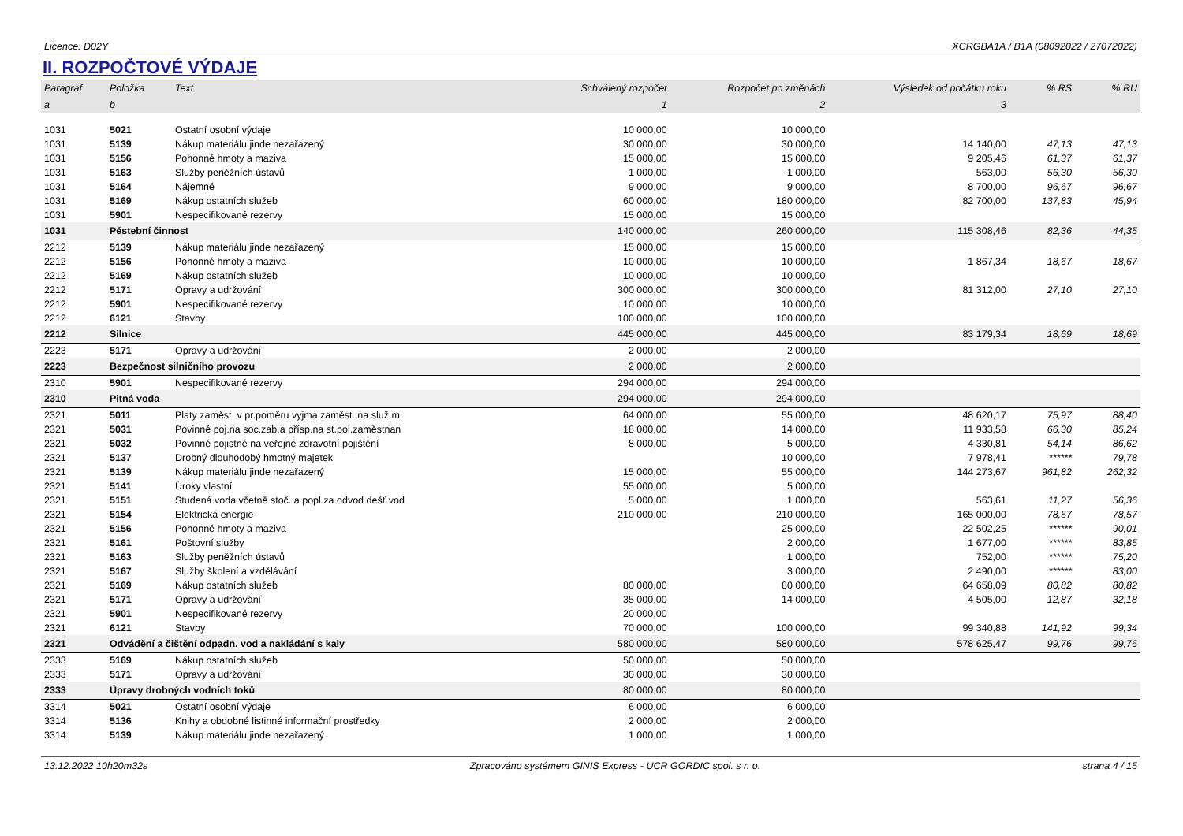Licence: D02Y XCRGBA1A / B1A (08092022 / 27072022)
II. ROZPOČTOVÉ VÝDAJE
| Paragraf | Položka | Text | Schválený rozpočet | Rozpočet po změnách | Výsledek od počátku roku | % RS | % RU |
| --- | --- | --- | --- | --- | --- | --- | --- |
| a | b | | 1 | 2 | 3 | | |
| 1031 | 5021 | Ostatní osobní výdaje | 10 000,00 | 10 000,00 | | | |
| 1031 | 5139 | Nákup materiálu jinde nezařazený | 30 000,00 | 30 000,00 | 14 140,00 | 47,13 | 47,13 |
| 1031 | 5156 | Pohonné hmoty a maziva | 15 000,00 | 15 000,00 | 9 205,46 | 61,37 | 61,37 |
| 1031 | 5163 | Služby peněžních ústavů | 1 000,00 | 1 000,00 | 563,00 | 56,30 | 56,30 |
| 1031 | 5164 | Nájemné | 9 000,00 | 9 000,00 | 8 700,00 | 96,67 | 96,67 |
| 1031 | 5169 | Nákup ostatních služeb | 60 000,00 | 180 000,00 | 82 700,00 | 137,83 | 45,94 |
| 1031 | 5901 | Nespecifikované rezervy | 15 000,00 | 15 000,00 | | | |
| 1031 | Pěstební činnost | | 140 000,00 | 260 000,00 | 115 308,46 | 82,36 | 44,35 |
| 2212 | 5139 | Nákup materiálu jinde nezařazený | 15 000,00 | 15 000,00 | | | |
| 2212 | 5156 | Pohonné hmoty a maziva | 10 000,00 | 10 000,00 | 1 867,34 | 18,67 | 18,67 |
| 2212 | 5169 | Nákup ostatních služeb | 10 000,00 | 10 000,00 | | | |
| 2212 | 5171 | Opravy a udržování | 300 000,00 | 300 000,00 | 81 312,00 | 27,10 | 27,10 |
| 2212 | 5901 | Nespecifikované rezervy | 10 000,00 | 10 000,00 | | | |
| 2212 | 6121 | Stavby | 100 000,00 | 100 000,00 | | | |
| 2212 | Silnice | | 445 000,00 | 445 000,00 | 83 179,34 | 18,69 | 18,69 |
| 2223 | 5171 | Opravy a udržování | 2 000,00 | 2 000,00 | | | |
| 2223 | Bezpečnost silničního provozu | | 2 000,00 | 2 000,00 | | | |
| 2310 | 5901 | Nespecifikované rezervy | 294 000,00 | 294 000,00 | | | |
| 2310 | Pitná voda | | 294 000,00 | 294 000,00 | | | |
| 2321 | 5011 | Platy zaměst. v pr.poměru vyjma zaměst. na služ.m. | 64 000,00 | 55 000,00 | 48 620,17 | 75,97 | 88,40 |
| 2321 | 5031 | Povinné poj.na soc.zab.a přísp.na st.pol.zaměstnan | 18 000,00 | 14 000,00 | 11 933,58 | 66,30 | 85,24 |
| 2321 | 5032 | Povinné pojistné na veřejné zdravotní pojištění | 8 000,00 | 5 000,00 | 4 330,81 | 54,14 | 86,62 |
| 2321 | 5137 | Drobný dlouhodobý hmotný majetek | | 10 000,00 | 7 978,41 | ****** | 79,78 |
| 2321 | 5139 | Nákup materiálu jinde nezařazený | 15 000,00 | 55 000,00 | 144 273,67 | 961,82 | 262,32 |
| 2321 | 5141 | Úroky vlastní | 55 000,00 | 5 000,00 | | | |
| 2321 | 5151 | Studená voda včetně stoč. a popl.za odvod dešť.vod | 5 000,00 | 1 000,00 | 563,61 | 11,27 | 56,36 |
| 2321 | 5154 | Elektrická energie | 210 000,00 | 210 000,00 | 165 000,00 | 78,57 | 78,57 |
| 2321 | 5156 | Pohonné hmoty a maziva | | 25 000,00 | 22 502,25 | ****** | 90,01 |
| 2321 | 5161 | Poštovní služby | | 2 000,00 | 1 677,00 | ****** | 83,85 |
| 2321 | 5163 | Služby peněžních ústavů | | 1 000,00 | 752,00 | ****** | 75,20 |
| 2321 | 5167 | Služby školení a vzdělávání | | 3 000,00 | 2 490,00 | ****** | 83,00 |
| 2321 | 5169 | Nákup ostatních služeb | 80 000,00 | 80 000,00 | 64 658,09 | 80,82 | 80,82 |
| 2321 | 5171 | Opravy a udržování | 35 000,00 | 14 000,00 | 4 505,00 | 12,87 | 32,18 |
| 2321 | 5901 | Nespecifikované rezervy | 20 000,00 | | | | |
| 2321 | 6121 | Stavby | 70 000,00 | 100 000,00 | 99 340,88 | 141,92 | 99,34 |
| 2321 | Odvádění a čištění odpadn. vod a nakládání s kaly | | 580 000,00 | 580 000,00 | 578 625,47 | 99,76 | 99,76 |
| 2333 | 5169 | Nákup ostatních služeb | 50 000,00 | 50 000,00 | | | |
| 2333 | 5171 | Opravy a udržování | 30 000,00 | 30 000,00 | | | |
| 2333 | Úpravy drobných vodních toků | | 80 000,00 | 80 000,00 | | | |
| 3314 | 5021 | Ostatní osobní výdaje | 6 000,00 | 6 000,00 | | | |
| 3314 | 5136 | Knihy a obdobné listinné informační prostředky | 2 000,00 | 2 000,00 | | | |
| 3314 | 5139 | Nákup materiálu jinde nezařazený | 1 000,00 | 1 000,00 | | | |
13.12.2022 10h20m32s Zpracováno systémem GINIS Express - UCR GORDIC spol. s r. o. strana 4 / 15